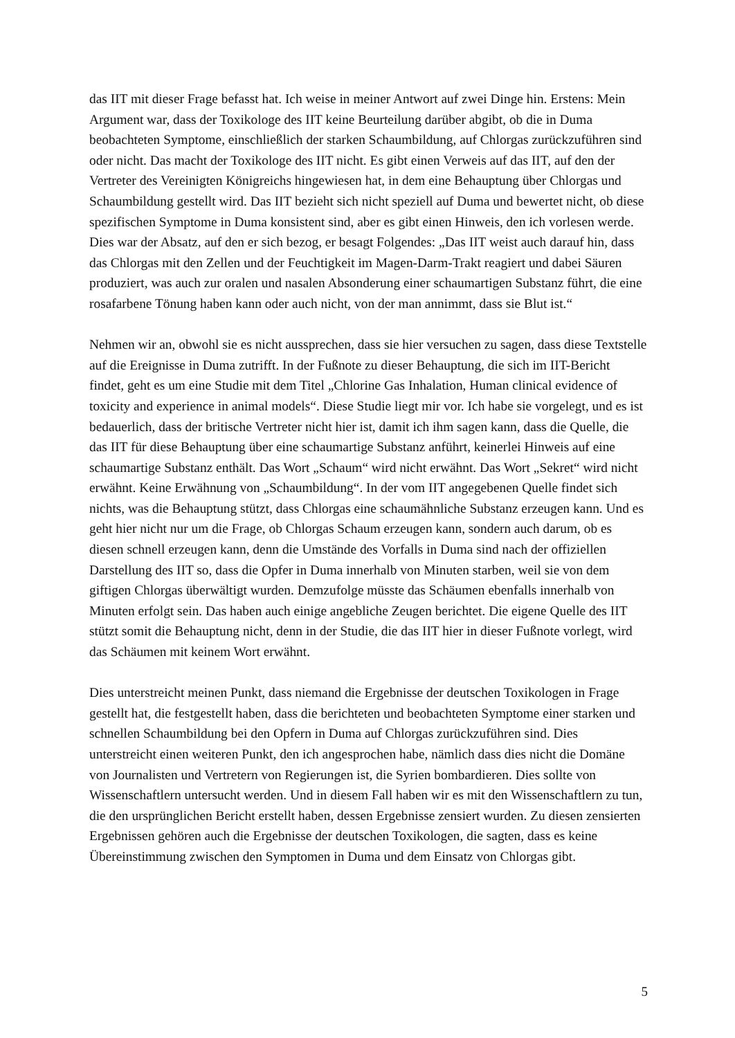das IIT mit dieser Frage befasst hat. Ich weise in meiner Antwort auf zwei Dinge hin. Erstens: Mein Argument war, dass der Toxikologe des IIT keine Beurteilung darüber abgibt, ob die in Duma beobachteten Symptome, einschließlich der starken Schaumbildung, auf Chlorgas zurückzuführen sind oder nicht. Das macht der Toxikologe des IIT nicht. Es gibt einen Verweis auf das IIT, auf den der Vertreter des Vereinigten Königreichs hingewiesen hat, in dem eine Behauptung über Chlorgas und Schaumbildung gestellt wird. Das IIT bezieht sich nicht speziell auf Duma und bewertet nicht, ob diese spezifischen Symptome in Duma konsistent sind, aber es gibt einen Hinweis, den ich vorlesen werde. Dies war der Absatz, auf den er sich bezog, er besagt Folgendes: „Das IIT weist auch darauf hin, dass das Chlorgas mit den Zellen und der Feuchtigkeit im Magen-Darm-Trakt reagiert und dabei Säuren produziert, was auch zur oralen und nasalen Absonderung einer schaumartigen Substanz führt, die eine rosafarbene Tönung haben kann oder auch nicht, von der man annimmt, dass sie Blut ist.“
Nehmen wir an, obwohl sie es nicht aussprechen, dass sie hier versuchen zu sagen, dass diese Textstelle auf die Ereignisse in Duma zutrifft. In der Fußnote zu dieser Behauptung, die sich im IIT-Bericht findet, geht es um eine Studie mit dem Titel „Chlorine Gas Inhalation, Human clinical evidence of toxicity and experience in animal models“. Diese Studie liegt mir vor. Ich habe sie vorgelegt, und es ist bedauerlich, dass der britische Vertreter nicht hier ist, damit ich ihm sagen kann, dass die Quelle, die das IIT für diese Behauptung über eine schaumartige Substanz anführt, keinerlei Hinweis auf eine schaumartige Substanz enthält. Das Wort „Schaum“ wird nicht erwähnt. Das Wort „Sekret“ wird nicht erwähnt. Keine Erwähnung von „Schaumbildung“. In der vom IIT angegebenen Quelle findet sich nichts, was die Behauptung stützt, dass Chlorgas eine schaumähnliche Substanz erzeugen kann. Und es geht hier nicht nur um die Frage, ob Chlorgas Schaum erzeugen kann, sondern auch darum, ob es diesen schnell erzeugen kann, denn die Umstände des Vorfalls in Duma sind nach der offiziellen Darstellung des IIT so, dass die Opfer in Duma innerhalb von Minuten starben, weil sie von dem giftigen Chlorgas überwältigt wurden. Demzufolge müsste das Schäumen ebenfalls innerhalb von Minuten erfolgt sein. Das haben auch einige angebliche Zeugen berichtet. Die eigene Quelle des IIT stützt somit die Behauptung nicht, denn in der Studie, die das IIT hier in dieser Fußnote vorlegt, wird das Schäumen mit keinem Wort erwähnt.
Dies unterstreicht meinen Punkt, dass niemand die Ergebnisse der deutschen Toxikologen in Frage gestellt hat, die festgestellt haben, dass die berichteten und beobachteten Symptome einer starken und schnellen Schaumbildung bei den Opfern in Duma auf Chlorgas zurückzuführen sind. Dies unterstreicht einen weiteren Punkt, den ich angesprochen habe, nämlich dass dies nicht die Domäne von Journalisten und Vertretern von Regierungen ist, die Syrien bombardieren. Dies sollte von Wissenschaftlern untersucht werden. Und in diesem Fall haben wir es mit den Wissenschaftlern zu tun, die den ursprünglichen Bericht erstellt haben, dessen Ergebnisse zensiert wurden. Zu diesen zensierten Ergebnissen gehören auch die Ergebnisse der deutschen Toxikologen, die sagten, dass es keine Übereinstimmung zwischen den Symptomen in Duma und dem Einsatz von Chlorgas gibt.
5